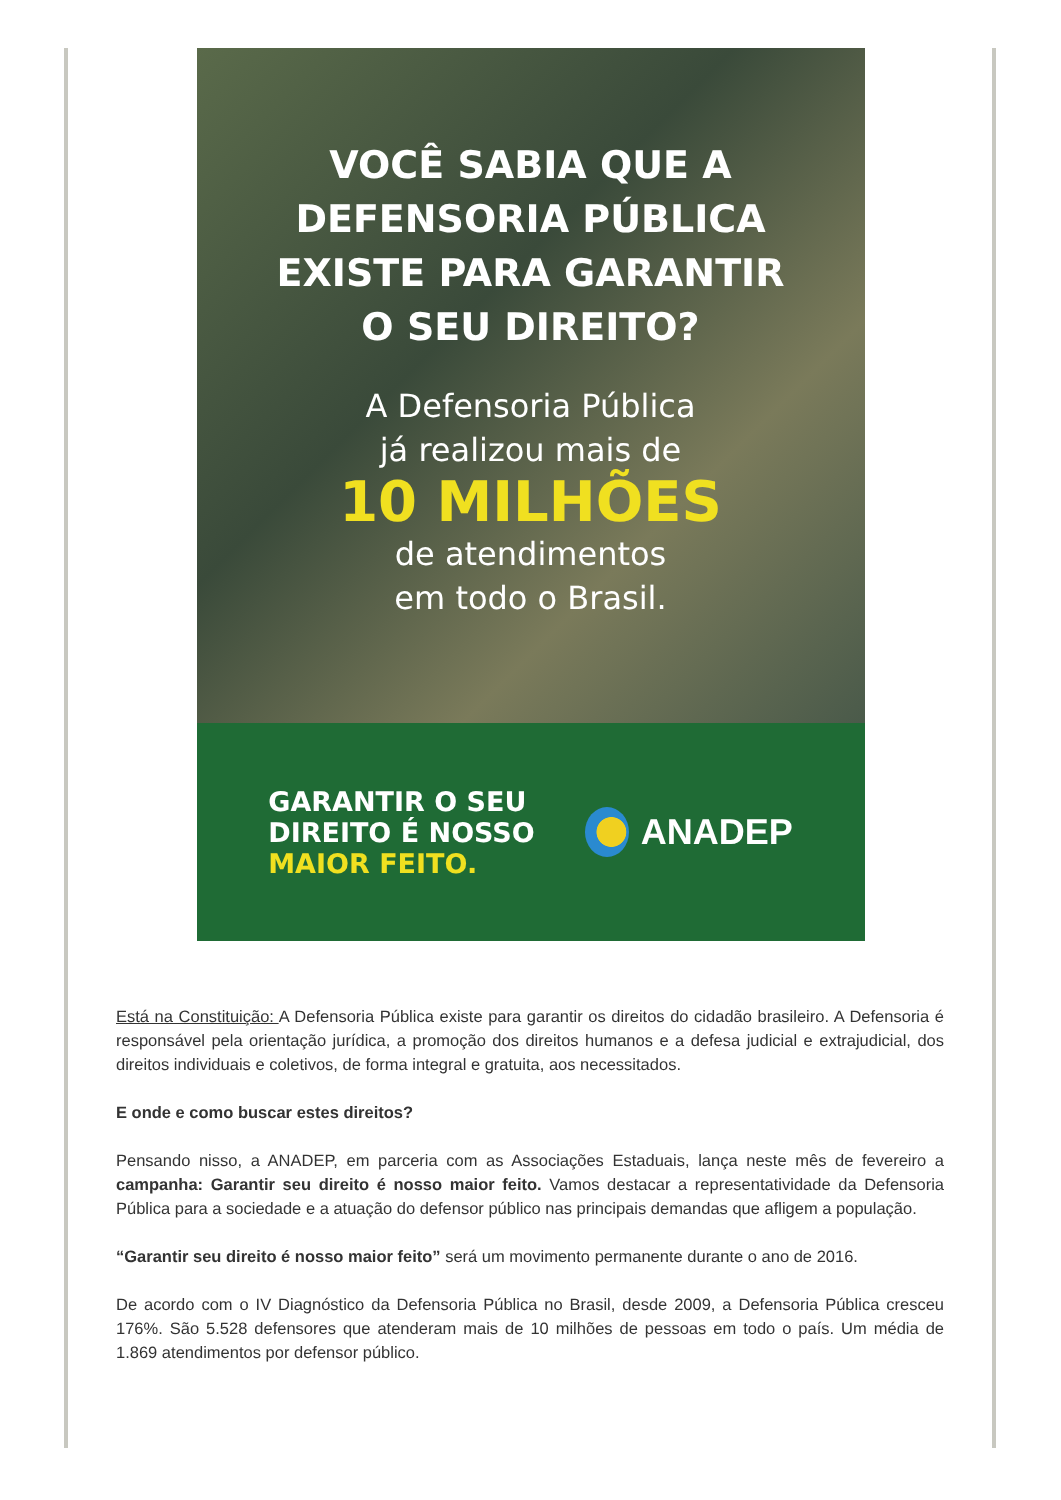VOCÊ SABIA QUE A
DEFENSORIA PÚBLICA
EXISTE PARA GARANTIR
O SEU DIREITO?
A Defensoria Pública
já realizou mais de
10 MILHÕES
de atendimentos
em todo o Brasil.
GARANTIR O SEU
DIREITO É NOSSO
MAIOR FEITO.
ANADEP
Está na Constituição: A Defensoria Pública existe para garantir os direitos do cidadão brasileiro. A Defensoria é responsável pela orientação jurídica, a promoção dos direitos humanos e a defesa judicial e extrajudicial, dos direitos individuais e coletivos, de forma integral e gratuita, aos necessitados.
E onde e como buscar estes direitos?
Pensando nisso, a ANADEP, em parceria com as Associações Estaduais, lança neste mês de fevereiro a campanha: Garantir seu direito é nosso maior feito. Vamos destacar a representatividade da Defensoria Pública para a sociedade e a atuação do defensor público nas principais demandas que afligem a população.
“Garantir seu direito é nosso maior feito” será um movimento permanente durante o ano de 2016.
De acordo com o IV Diagnóstico da Defensoria Pública no Brasil, desde 2009, a Defensoria Pública cresceu 176%. São 5.528 defensores que atenderam mais de 10 milhões de pessoas em todo o país. Um média de 1.869 atendimentos por defensor público.